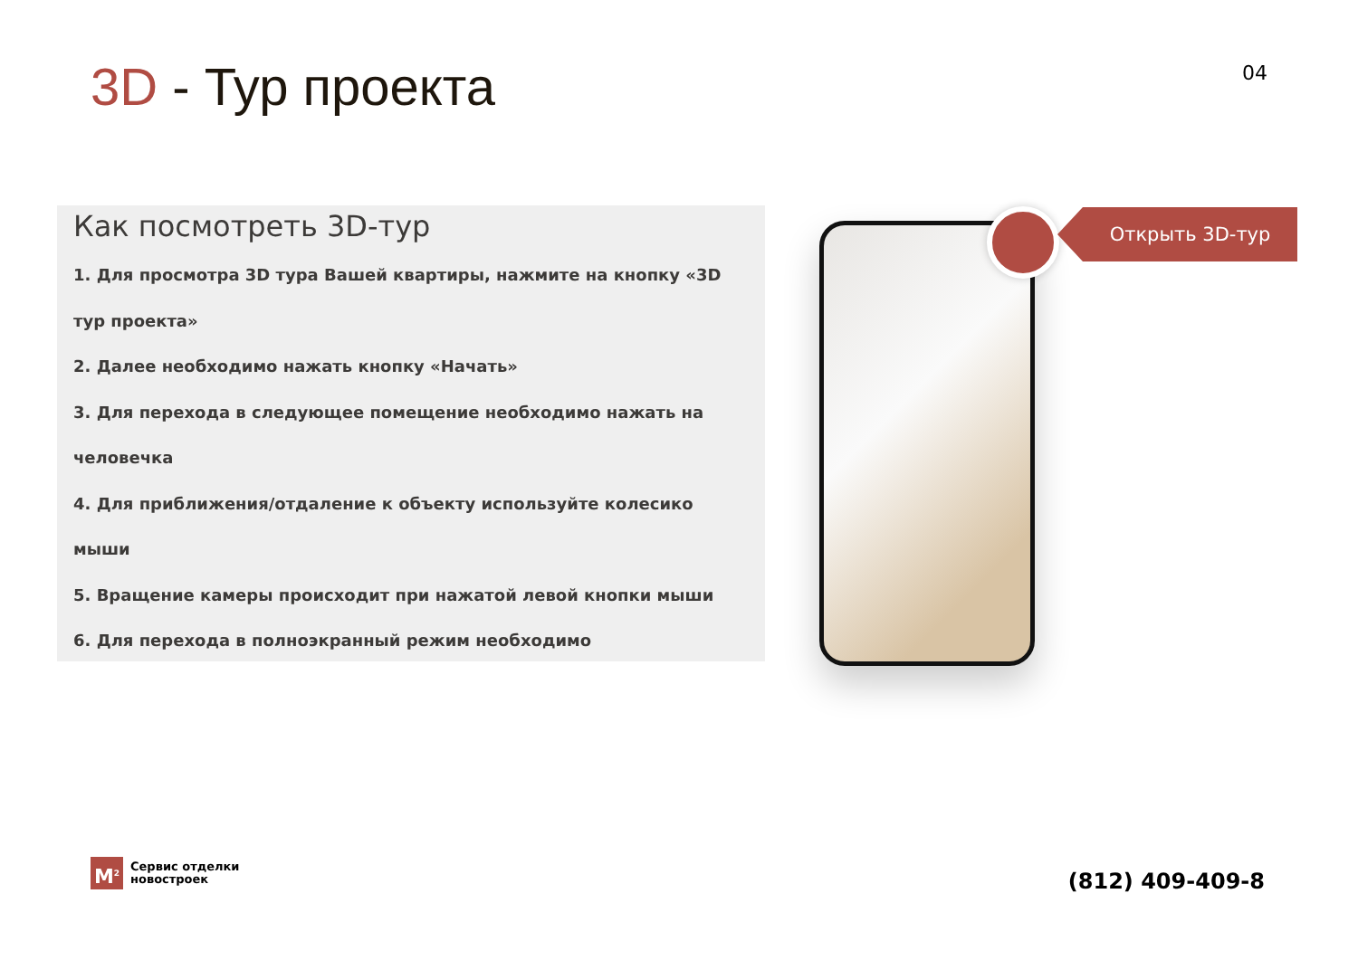3D - Тур проекта
04
Как посмотреть 3D-тур
1. Для просмотра 3D тура Вашей квартиры, нажмите на кнопку «3D тур проекта»
2. Далее необходимо нажать кнопку «Начать»
3. Для перехода в следующее помещение необходимо нажать на человечка
4. Для приближения/отдаление к объекту используйте колесико мыши
5. Вращение камеры происходит при нажатой левой кнопки мыши
6. Для перехода в полноэкранный режим необходимо
Открыть 3D-тур
M<sup>2</sup>
Сервис отделки
новостроек
(812) 409-409-8